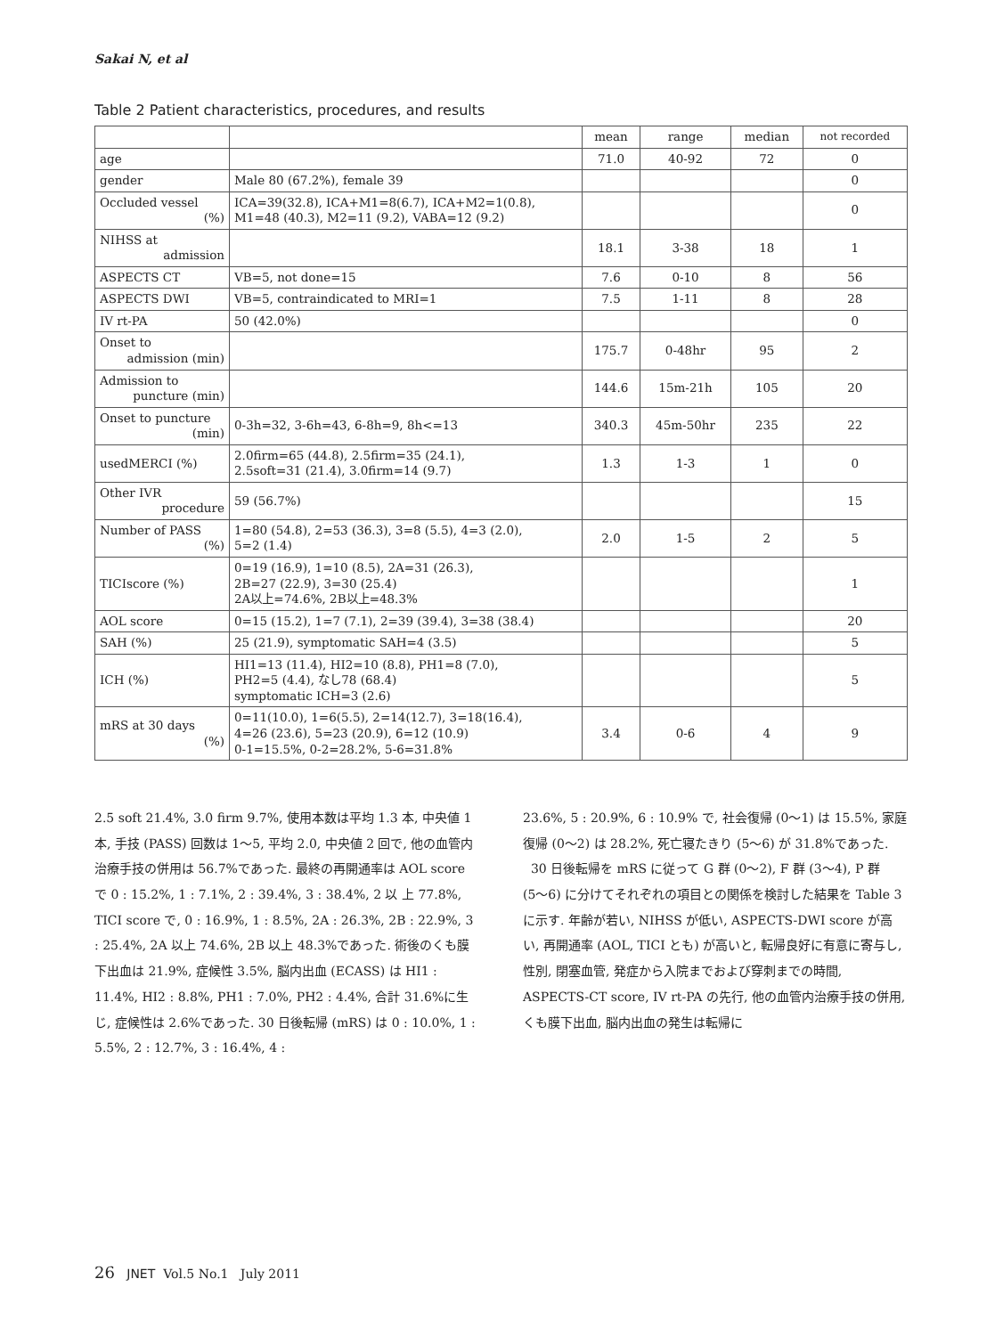Sakai N, et al
Table 2 Patient characteristics, procedures, and results
| | | mean | range | median | not recorded |
| --- | --- | --- | --- | --- | --- |
| age | | 71.0 | 40-92 | 72 | 0 |
| gender | Male 80 (67.2%), female 39 | | | | 0 |
| Occluded vessel (%) | ICA=39(32.8), ICA+M1=8(6.7), ICA+M2=1(0.8), M1=48 (40.3), M2=11 (9.2), VABA=12 (9.2) | | | | 0 |
| NIHSS at admission | | 18.1 | 3-38 | 18 | 1 |
| ASPECTS CT | VB=5, not done=15 | 7.6 | 0-10 | 8 | 56 |
| ASPECTS DWI | VB=5, contraindicated to MRI=1 | 7.5 | 1-11 | 8 | 28 |
| IV rt-PA | 50 (42.0%) | | | | 0 |
| Onset to admission (min) | | 175.7 | 0-48hr | 95 | 2 |
| Admission to puncture (min) | | 144.6 | 15m-21h | 105 | 20 |
| Onset to puncture (min) | 0-3h=32, 3-6h=43, 6-8h=9, 8h<=13 | 340.3 | 45m-50hr | 235 | 22 |
| usedMERCI (%) | 2.0firm=65 (44.8), 2.5firm=35 (24.1), 2.5soft=31 (21.4), 3.0firm=14 (9.7) | 1.3 | 1-3 | 1 | 0 |
| Other IVR procedure | 59 (56.7%) | | | | 15 |
| Number of PASS (%) | 1=80 (54.8), 2=53 (36.3), 3=8 (5.5), 4=3 (2.0), 5=2 (1.4) | 2.0 | 1-5 | 2 | 5 |
| TICIscore (%) | 0=19 (16.9), 1=10 (8.5), 2A=31 (26.3), 2B=27 (22.9), 3=30 (25.4) 2A以上=74.6%, 2B以上=48.3% | | | | 1 |
| AOL score | 0=15 (15.2), 1=7 (7.1), 2=39 (39.4), 3=38 (38.4) | | | | 20 |
| SAH (%) | 25 (21.9), symptomatic SAH=4 (3.5) | | | | 5 |
| ICH (%) | HI1=13 (11.4), HI2=10 (8.8), PH1=8 (7.0), PH2=5 (4.4), なし78 (68.4) symptomatic ICH=3 (2.6) | | | | 5 |
| mRS at 30 days (%) | 0=11(10.0), 1=6(5.5), 2=14(12.7), 3=18(16.4), 4=26 (23.6), 5=23 (20.9), 6=12 (10.9) 0-1=15.5%, 0-2=28.2%, 5-6=31.8% | 3.4 | 0-6 | 4 | 9 |
2.5 soft 21.4%, 3.0 firm 9.7%, 使用本数は平均 1.3 本, 中央値 1 本, 手技 (PASS) 回数は 1〜5, 平均 2.0, 中央値 2 回で, 他の血管内治療手技の併用は 56.7%であった. 最終の再開通率は AOL score で 0 : 15.2%, 1 : 7.1%, 2 : 39.4%, 3 : 38.4%, 2 以 上 77.8%, TICI score で, 0 : 16.9%, 1 : 8.5%, 2A : 26.3%, 2B : 22.9%, 3 : 25.4%, 2A 以上 74.6%, 2B 以上 48.3%であった. 術後のくも膜下出血は 21.9%, 症候性 3.5%, 脳内出血 (ECASS) は HI1 : 11.4%, HI2 : 8.8%, PH1 : 7.0%, PH2 : 4.4%, 合計 31.6%に生じ, 症候性は 2.6%であった. 30 日後転帰 (mRS) は 0 : 10.0%, 1 : 5.5%, 2 : 12.7%, 3 : 16.4%, 4 :
23.6%, 5 : 20.9%, 6 : 10.9% で, 社会復帰 (0〜1) は 15.5%, 家庭復帰 (0〜2) は 28.2%, 死亡寝たきり (5〜6) が 31.8%であった.
30 日後転帰を mRS に従って G 群 (0〜2), F 群 (3〜4), P 群 (5〜6) に分けてそれぞれの項目との関係を検討した結果を Table 3 に示す. 年齢が若い, NIHSS が低い, ASPECTS-DWI score が高い, 再開通率 (AOL, TICI とも) が高いと, 転帰良好に有意に寄与し, 性別, 閉塞血管, 発症から入院までおよび穿刺までの時間, ASPECTS-CT score, IV rt-PA の先行, 他の血管内治療手技の併用, くも膜下出血, 脳内出血の発生は転帰に
26 JNET Vol.5 No.1 July 2011